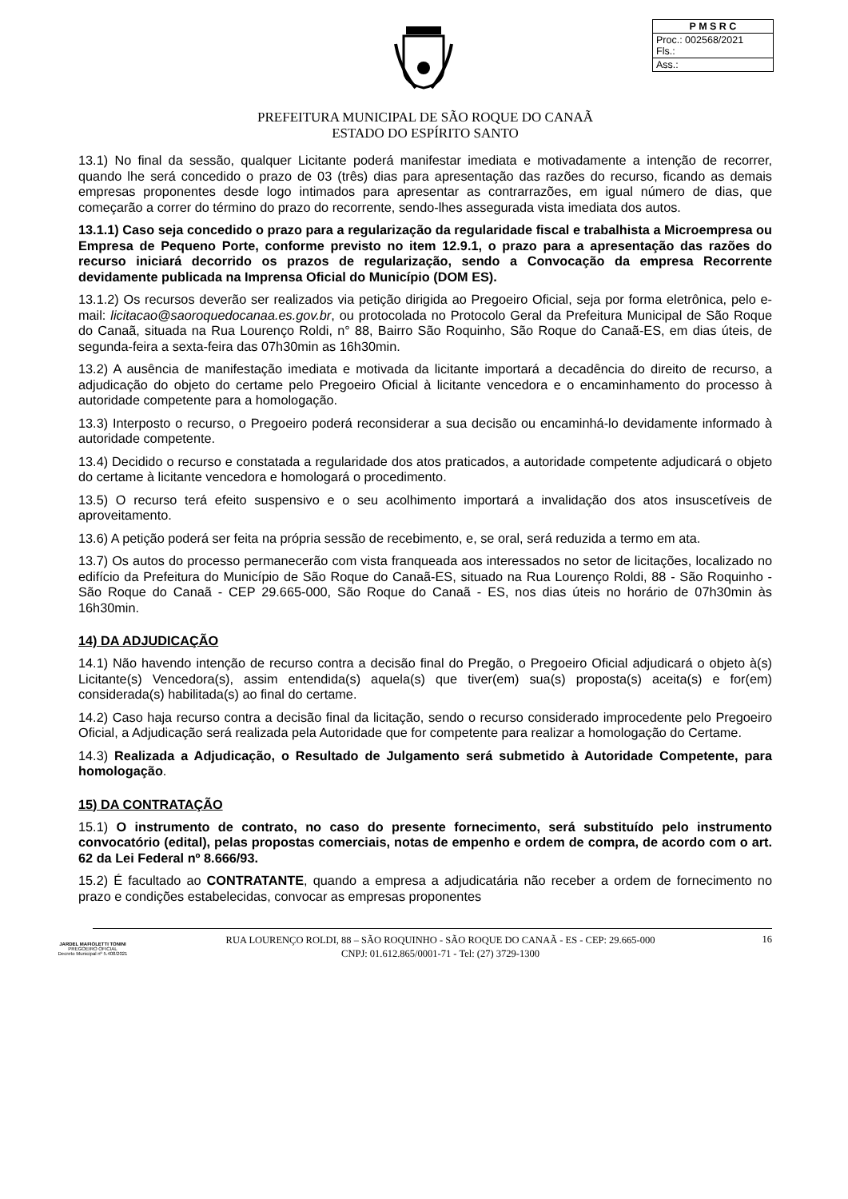| P M S R C |
| Proc.: 002568/2021 Fls.: |
| Ass.: |
PREFEITURA MUNICIPAL DE SÃO ROQUE DO CANAÃ
ESTADO DO ESPÍRITO SANTO
13.1) No final da sessão, qualquer Licitante poderá manifestar imediata e motivadamente a intenção de recorrer, quando lhe será concedido o prazo de 03 (três) dias para apresentação das razões do recurso, ficando as demais empresas proponentes desde logo intimados para apresentar as contrarrazões, em igual número de dias, que começarão a correr do término do prazo do recorrente, sendo-lhes assegurada vista imediata dos autos.
13.1.1) Caso seja concedido o prazo para a regularização da regularidade fiscal e trabalhista a Microempresa ou Empresa de Pequeno Porte, conforme previsto no item 12.9.1, o prazo para a apresentação das razões do recurso iniciará decorrido os prazos de regularização, sendo a Convocação da empresa Recorrente devidamente publicada na Imprensa Oficial do Município (DOM ES).
13.1.2) Os recursos deverão ser realizados via petição dirigida ao Pregoeiro Oficial, seja por forma eletrônica, pelo e-mail: licitacao@saoroquedocanaa.es.gov.br, ou protocolada no Protocolo Geral da Prefeitura Municipal de São Roque do Canaã, situada na Rua Lourenço Roldi, n° 88, Bairro São Roquinho, São Roque do Canaã-ES, em dias úteis, de segunda-feira a sexta-feira das 07h30min as 16h30min.
13.2) A ausência de manifestação imediata e motivada da licitante importará a decadência do direito de recurso, a adjudicação do objeto do certame pelo Pregoeiro Oficial à licitante vencedora e o encaminhamento do processo à autoridade competente para a homologação.
13.3) Interposto o recurso, o Pregoeiro poderá reconsiderar a sua decisão ou encaminhá-lo devidamente informado à autoridade competente.
13.4) Decidido o recurso e constatada a regularidade dos atos praticados, a autoridade competente adjudicará o objeto do certame à licitante vencedora e homologará o procedimento.
13.5) O recurso terá efeito suspensivo e o seu acolhimento importará a invalidação dos atos insuscetíveis de aproveitamento.
13.6) A petição poderá ser feita na própria sessão de recebimento, e, se oral, será reduzida a termo em ata.
13.7) Os autos do processo permanecerão com vista franqueada aos interessados no setor de licitações, localizado no edifício da Prefeitura do Município de São Roque do Canaã-ES, situado na Rua Lourenço Roldi, 88 - São Roquinho - São Roque do Canaã - CEP 29.665-000, São Roque do Canaã - ES, nos dias úteis no horário de 07h30min às 16h30min.
14) DA ADJUDICAÇÃO
14.1) Não havendo intenção de recurso contra a decisão final do Pregão, o Pregoeiro Oficial adjudicará o objeto à(s) Licitante(s) Vencedora(s), assim entendida(s) aquela(s) que tiver(em) sua(s) proposta(s) aceita(s) e for(em) considerada(s) habilitada(s) ao final do certame.
14.2) Caso haja recurso contra a decisão final da licitação, sendo o recurso considerado improcedente pelo Pregoeiro Oficial, a Adjudicação será realizada pela Autoridade que for competente para realizar a homologação do Certame.
14.3) Realizada a Adjudicação, o Resultado de Julgamento será submetido à Autoridade Competente, para homologação.
15) DA CONTRATAÇÃO
15.1) O instrumento de contrato, no caso do presente fornecimento, será substituído pelo instrumento convocatório (edital), pelas propostas comerciais, notas de empenho e ordem de compra, de acordo com o art. 62 da Lei Federal nº 8.666/93.
15.2) É facultado ao CONTRATANTE, quando a empresa a adjudicatária não receber a ordem de fornecimento no prazo e condições estabelecidas, convocar as empresas proponentes
JARDEL MAFIOLETTI TONINI
PREGOEIRO OFICIAL
Decreto Municipal nº 5.408/2021
RUA LOURENÇO ROLDI, 88 – SÃO ROQUINHO - SÃO ROQUE DO CANAÃ - ES - CEP: 29.665-000
CNPJ: 01.612.865/0001-71 - Tel: (27) 3729-1300
16